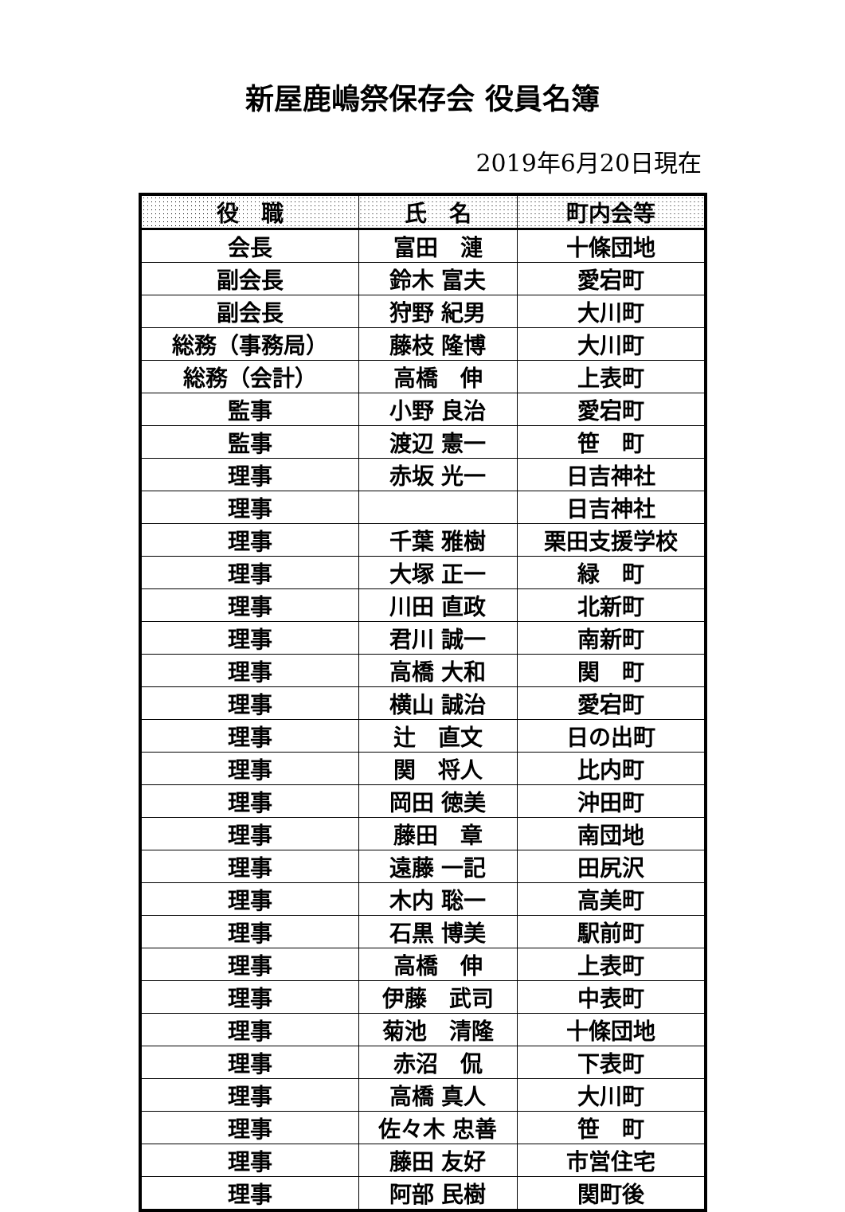新屋鹿嶋祭保存会 役員名簿
2019年6月20日現在
| 役 職 | 氏 名 | 町内会等 |
| --- | --- | --- |
| 会長 | 富田 漣 | 十條団地 |
| 副会長 | 鈴木 富夫 | 愛宕町 |
| 副会長 | 狩野 紀男 | 大川町 |
| 総務（事務局） | 藤枝 隆博 | 大川町 |
| 総務（会計） | 高橋 伸 | 上表町 |
| 監事 | 小野 良治 | 愛宕町 |
| 監事 | 渡辺 憲一 | 笹 町 |
| 理事 | 赤坂 光一 | 日吉神社 |
| 理事 | | 日吉神社 |
| 理事 | 千葉 雅樹 | 栗田支援学校 |
| 理事 | 大塚 正一 | 緑 町 |
| 理事 | 川田 直政 | 北新町 |
| 理事 | 君川 誠一 | 南新町 |
| 理事 | 高橋 大和 | 関 町 |
| 理事 | 横山 誠治 | 愛宕町 |
| 理事 | 辻 直文 | 日の出町 |
| 理事 | 関 将人 | 比内町 |
| 理事 | 岡田 徳美 | 沖田町 |
| 理事 | 藤田 章 | 南団地 |
| 理事 | 遠藤 一記 | 田尻沢 |
| 理事 | 木内 聡一 | 高美町 |
| 理事 | 石黒 博美 | 駅前町 |
| 理事 | 高橋 伸 | 上表町 |
| 理事 | 伊藤 武司 | 中表町 |
| 理事 | 菊池 清隆 | 十條団地 |
| 理事 | 赤沼 侃 | 下表町 |
| 理事 | 高橋 真人 | 大川町 |
| 理事 | 佐々木 忠善 | 笹 町 |
| 理事 | 藤田 友好 | 市営住宅 |
| 理事 | 阿部 民樹 | 関町後 |